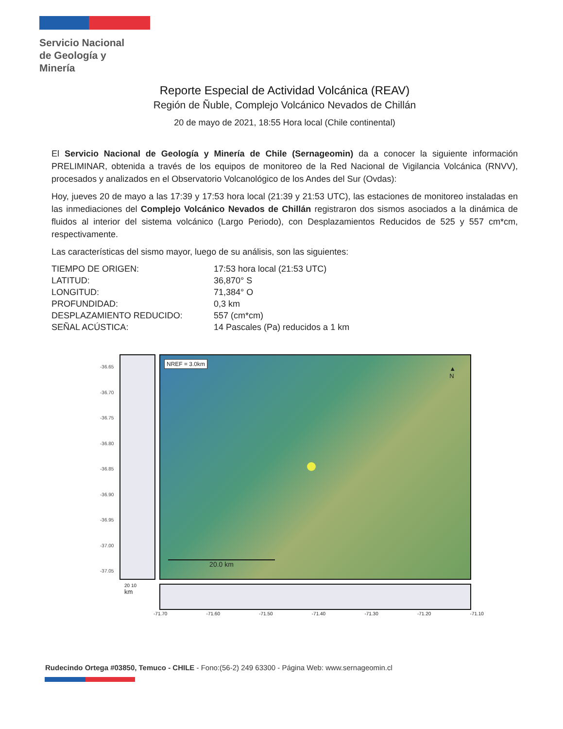Servicio Nacional
de Geología y
Minería
Reporte Especial de Actividad Volcánica (REAV)
Región de Ñuble, Complejo Volcánico Nevados de Chillán
20 de mayo de 2021, 18:55 Hora local (Chile continental)
El Servicio Nacional de Geología y Minería de Chile (Sernageomin) da a conocer la siguiente información PRELIMINAR, obtenida a través de los equipos de monitoreo de la Red Nacional de Vigilancia Volcánica (RNVV), procesados y analizados en el Observatorio Volcanológico de los Andes del Sur (Ovdas):
Hoy, jueves 20 de mayo a las 17:39 y 17:53 hora local (21:39 y 21:53 UTC), las estaciones de monitoreo instaladas en las inmediaciones del Complejo Volcánico Nevados de Chillán registraron dos sismos asociados a la dinámica de fluidos al interior del sistema volcánico (Largo Periodo), con Desplazamientos Reducidos de 525 y 557 cm*cm, respectivamente.
Las características del sismo mayor, luego de su análisis, son las siguientes:
| TIEMPO DE ORIGEN: | 17:53 hora local (21:53 UTC) |
| LATITUD: | 36,870° S |
| LONGITUD: | 71,384° O |
| PROFUNDIDAD: | 0,3 km |
| DESPLAZAMIENTO REDUCIDO: | 557 (cm*cm) |
| SEÑAL ACÚSTICA: | 14 Pascales (Pa) reducidos a 1 km |
-36.65
-36.70
-36.75
-36.80
-36.85
-36.90
-36.95
-37.00
-37.05
NREF = 3.0km
▲
N
20.0 km
20 10
km
-71.70 -71.60 -71.50 -71.40 -71.30 -71.20 -71.10
Rudecindo Ortega #03850, Temuco - CHILE - Fono:(56-2) 249 63300 - Página Web: www.sernageomin.cl